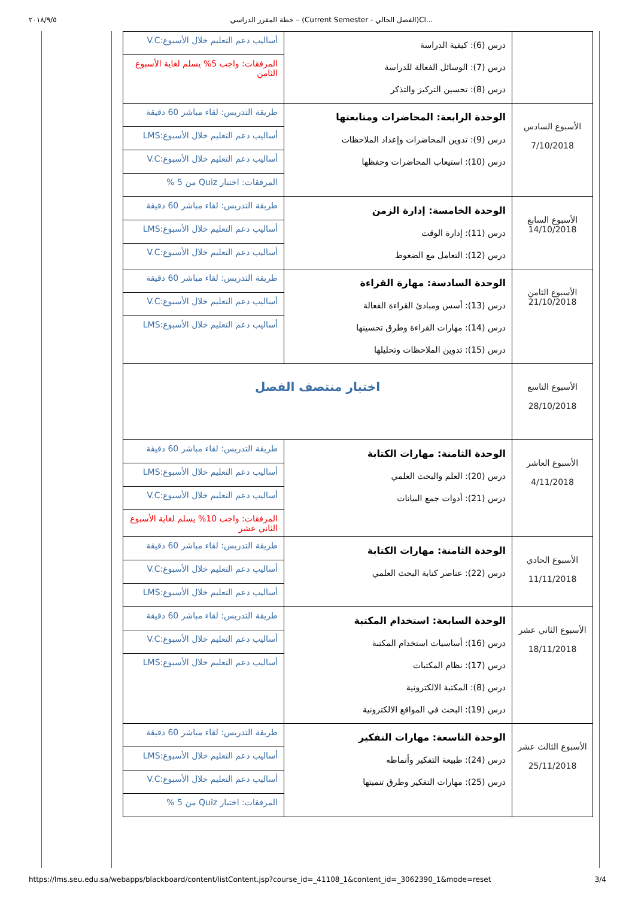٢٠١٨/٩/٥ خطة المقرر الدراسي – (Current Semester - الفصل الحالي)Cl...
| | درس (6): كيفية الدراسة درس (7): الوسائل الفعالة للدراسة درس (8): تحسين التركيز والتذكر | أساليب دعم التعليم خلال الأسبوع:V.C المرفقات: واجب 5% يسلم لغاية الأسبوع الثامن |
| الأسبوع السادس 7/10/2018 | الوحدة الرابعة: المحاضرات ومتابعتها درس (9): تدوين المحاضرات وإعداد الملاحظات درس (10): استيعاب المحاضرات وحفظها | طريقة التدريس: لقاء مباشر 60 دقيقة أساليب دعم التعليم خلال الأسبوع:LMS أساليب دعم التعليم خلال الأسبوع:V.C المرفقات: اختبار Quiz من 5 % |
| الأسبوع السابع 14/10/2018 | الوحدة الخامسة: إدارة الزمن درس (11): إدارة الوقت درس (12): التعامل مع الضغوط | طريقة التدريس: لقاء مباشر 60 دقيقة أساليب دعم التعليم خلال الأسبوع:LMS أساليب دعم التعليم خلال الأسبوع:V.C |
| الأسبوع الثامن 21/10/2018 | الوحدة السادسة: مهارة القراءة درس (13): أسس ومبادئ القراءة الفعالة درس (14): مهارات القراءة وطرق تحسينها درس (15): تدوين الملاحظات وتحليلها | طريقة التدريس: لقاء مباشر 60 دقيقة أساليب دعم التعليم خلال الأسبوع:V.C أساليب دعم التعليم خلال الأسبوع:LMS |
| الأسبوع التاسع 28/10/2018 | اختبار منتصف الفصل | |
| الأسبوع العاشر 4/11/2018 | الوحدة الثامنة: مهارات الكتابة درس (20): العلم والبحث العلمي درس (21): أدوات جمع البيانات | طريقة التدريس: لقاء مباشر 60 دقيقة أساليب دعم التعليم خلال الأسبوع:LMS أساليب دعم التعليم خلال الأسبوع:V.C المرفقات: واجب 10% يسلم لغاية الأسبوع الثاني عشر |
| الأسبوع الحادي 11/11/2018 | الوحدة الثامنة: مهارات الكتابة درس (22): عناصر كتابة البحث العلمي | طريقة التدريس: لقاء مباشر 60 دقيقة أساليب دعم التعليم خلال الأسبوع:V.C أساليب دعم التعليم خلال الأسبوع:LMS |
| الأسبوع الثاني عشر 18/11/2018 | الوحدة السابعة: استخدام المكتبة درس (16): أساسيات استخدام المكتبة درس (17): نظام المكتبات درس (8): المكتبة الالكترونية درس (19): البحث في المواقع الالكترونية | طريقة التدريس: لقاء مباشر 60 دقيقة أساليب دعم التعليم خلال الأسبوع:V.C أساليب دعم التعليم خلال الأسبوع:LMS |
| الأسبوع الثالث عشر 25/11/2018 | الوحدة التاسعة: مهارات التفكير درس (24): طبيعة التفكير وأنماطه درس (25): مهارات التفكير وطرق تنميتها | طريقة التدريس: لقاء مباشر 60 دقيقة أساليب دعم التعليم خلال الأسبوع:LMS أساليب دعم التعليم خلال الأسبوع:V.C المرفقات: اختبار Quiz من 5 % |
https://lms.seu.edu.sa/webapps/blackboard/content/listContent.jsp?course_id=_41108_1&content_id=_3062390_1&mode=reset 3/4